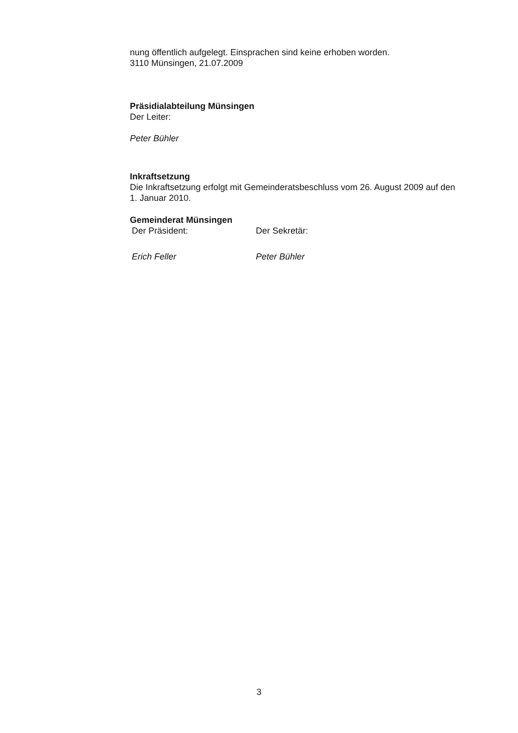nung öffentlich aufgelegt. Einsprachen sind keine erhoben worden.
3110 Münsingen, 21.07.2009
Präsidialabteilung Münsingen
Der Leiter:
Peter Bühler
Inkraftsetzung
Die Inkraftsetzung erfolgt mit Gemeinderatsbeschluss vom 26. August 2009 auf den 1. Januar 2010.
Gemeinderat Münsingen
Der Präsident: Der Sekretär:
Erich Feller Peter Bühler
3